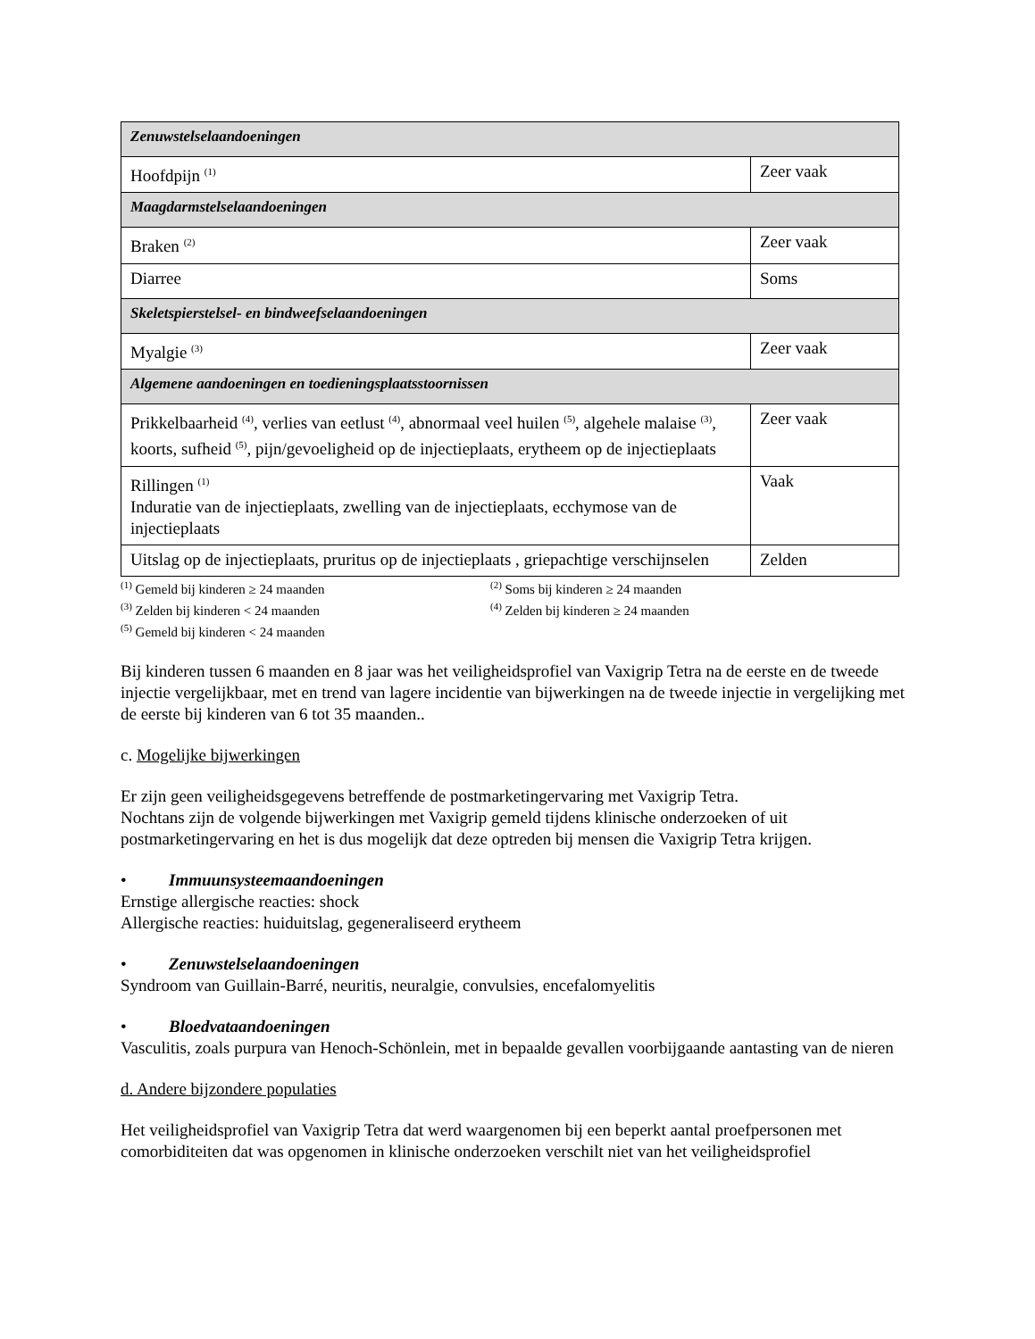| Zenuwstelselaandoeningen | |
| Hoofdpijn <sup>(1)</sup> | Zeer vaak |
| Maagdarmstelselaandoeningen | |
| Braken <sup>(2)</sup> | Zeer vaak |
| Diarree | Soms |
| Skeletspierstelsel- en bindweefselaandoeningen | |
| Myalgie <sup>(3)</sup> | Zeer vaak |
| Algemene aandoeningen en toedieningsplaatsstoornissen | |
| Prikkelbaarheid <sup>(4)</sup>, verlies van eetlust <sup>(4)</sup>, abnormaal veel huilen <sup>(5)</sup>, algehele malaise <sup>(3)</sup>, koorts, sufheid <sup>(5)</sup>, pijn/gevoeligheid op de injectieplaats, erytheem op de injectieplaats | Zeer vaak |
| Rillingen <sup>(1)</sup> Induratie van de injectieplaats, zwelling van de injectieplaats, ecchymose van de injectieplaats | Vaak |
| Uitslag op de injectieplaats, pruritus op de injectieplaats , griepachtige verschijnselen | Zelden |
<sup>(1)</sup> Gemeld bij kinderen ≥ 24 maanden
<sup>(2)</sup> Soms bij kinderen ≥ 24 maanden
<sup>(3)</sup> Zelden bij kinderen < 24 maanden
<sup>(4)</sup> Zelden bij kinderen ≥ 24 maanden
<sup>(5)</sup> Gemeld bij kinderen < 24 maanden
Bij kinderen tussen 6 maanden en 8 jaar was het veiligheidsprofiel van Vaxigrip Tetra na de eerste en de tweede injectie vergelijkbaar, met en trend van lagere incidentie van bijwerkingen na de tweede injectie in vergelijking met de eerste bij kinderen van 6 tot 35 maanden..
c. Mogelijke bijwerkingen
Er zijn geen veiligheidsgegevens betreffende de postmarketingervaring met Vaxigrip Tetra.
Nochtans zijn de volgende bijwerkingen met Vaxigrip gemeld tijdens klinische onderzoeken of uit postmarketingervaring en het is dus mogelijk dat deze optreden bij mensen die Vaxigrip Tetra krijgen.
• Immuunsysteemaandoeningen
Ernstige allergische reacties: shock
Allergische reacties: huiduitslag, gegeneraliseerd erytheem
• Zenuwstelselaandoeningen
Syndroom van Guillain-Barré, neuritis, neuralgie, convulsies, encefalomyelitis
• Bloedvataandoeningen
Vasculitis, zoals purpura van Henoch-Schönlein, met in bepaalde gevallen voorbijgaande aantasting van de nieren
d. Andere bijzondere populaties
Het veiligheidsprofiel van Vaxigrip Tetra dat werd waargenomen bij een beperkt aantal proefpersonen met comorbiditeiten dat was opgenomen in klinische onderzoeken verschilt niet van het veiligheidsprofiel